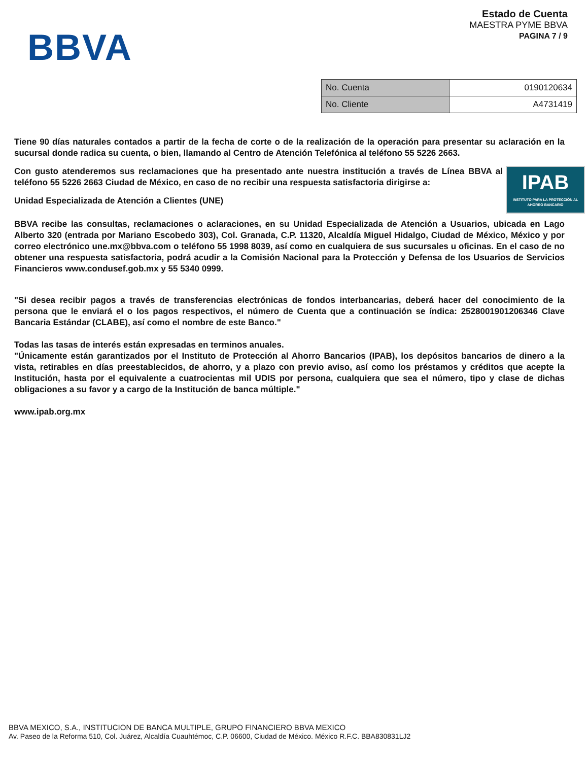BBVA
Estado de Cuenta
MAESTRA PYME BBVA
PAGINA 7 / 9
| No. Cuenta | 0190120634 |
| No. Cliente | A4731419 |
Tiene 90 días naturales contados a partir de la fecha de corte o de la realización de la operación para presentar su aclaración en la sucursal donde radica su cuenta, o bien, llamando al Centro de Atención Telefónica al teléfono 55 5226 2663.
IPAB
INSTITUTO PARA LA PROTECCIÓN AL AHORRO BANCARIO Con gusto atenderemos sus reclamaciones que ha presentado ante nuestra institución a través de Línea BBVA al teléfono 55 5226 2663 Ciudad de México, en caso de no recibir una respuesta satisfactoria dirigirse a:
Unidad Especializada de Atención a Clientes (UNE)
BBVA recibe las consultas, reclamaciones o aclaraciones, en su Unidad Especializada de Atención a Usuarios, ubicada en Lago Alberto 320 (entrada por Mariano Escobedo 303), Col. Granada, C.P. 11320, Alcaldía Miguel Hidalgo, Ciudad de México, México y por correo electrónico une.mx@bbva.com o teléfono 55 1998 8039, así como en cualquiera de sus sucursales u oficinas. En el caso de no obtener una respuesta satisfactoria, podrá acudir a la Comisión Nacional para la Protección y Defensa de los Usuarios de Servicios Financieros www.condusef.gob.mx y 55 5340 0999.
"Si desea recibir pagos a través de transferencias electrónicas de fondos interbancarias, deberá hacer del conocimiento de la persona que le enviará el o los pagos respectivos, el número de Cuenta que a continuación se índica: 2528001901206346 Clave Bancaria Estándar (CLABE), así como el nombre de este Banco."
Todas las tasas de interés están expresadas en terminos anuales.
"Únicamente están garantizados por el Instituto de Protección al Ahorro Bancarios (IPAB), los depósitos bancarios de dinero a la vista, retirables en días preestablecidos, de ahorro, y a plazo con previo aviso, así como los préstamos y créditos que acepte la Institución, hasta por el equivalente a cuatrocientas mil UDIS por persona, cualquiera que sea el número, tipo y clase de dichas obligaciones a su favor y a cargo de la Institución de banca múltiple."
www.ipab.org.mx
BBVA MEXICO, S.A., INSTITUCION DE BANCA MULTIPLE, GRUPO FINANCIERO BBVA MEXICO
Av. Paseo de la Reforma 510, Col. Juárez, Alcaldía Cuauhtémoc, C.P. 06600, Ciudad de México. México R.F.C. BBA830831LJ2